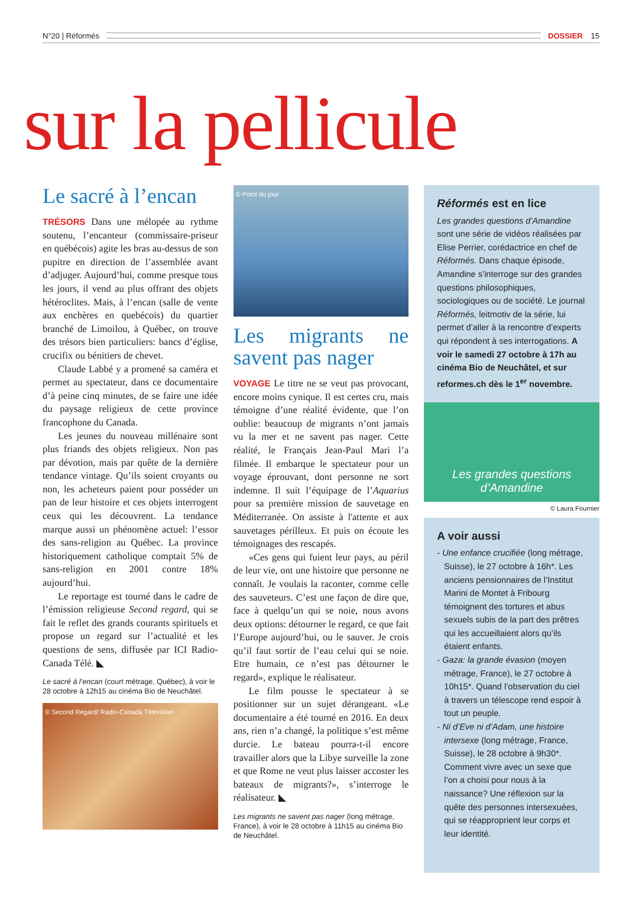N°20 | Réformés DOSSIER 15
sur la pellicule
Le sacré à l’encan
TRÉSORS Dans une mélopée au rythme soutenu, l’encanteur (commissaire-priseur en québécois) agite les bras au-dessus de son pupitre en direction de l’assemblée avant d’adjuger. Aujourd’hui, comme presque tous les jours, il vend au plus offrant des objets hétéroclites. Mais, à l’encan (salle de vente aux enchères en quebécois) du quartier branché de Limoilou, à Québec, on trouve des trésors bien particuliers: bancs d’église, crucifix ou bénitiers de chevet.
Claude Labbé y a promené sa caméra et permet au spectateur, dans ce documentaire d’à peine cinq minutes, de se faire une idée du paysage religieux de cette province francophone du Canada.
Les jeunes du nouveau millénaire sont plus friands des objets religieux. Non pas par dévotion, mais par quête de la dernière tendance vintage. Qu’ils soient croyants ou non, les acheteurs paient pour posséder un pan de leur histoire et ces objets interrogent ceux qui les découvrent. La tendance marque aussi un phénomène actuel: l’essor des sans-religion au Québec. La province historiquement catholique comptait 5% de sans-religion en 2001 contre 18% aujourd’hui.
Le reportage est tourné dans le cadre de l’émission religieuse Second regard, qui se fait le reflet des grands courants spirituels et propose un regard sur l’actualité et les questions de sens, diffusée par ICI Radio-Canada Télé. ◣
Le sacré à l’encan (court métrage, Québec), à voir le 28 octobre à 12h15 au cinéma Bio de Neuchâtel.
© Second Regard/ Radio-Canada Télévision
© Point du jour
Les migrants ne savent pas nager
VOYAGE Le titre ne se veut pas provocant, encore moins cynique. Il est certes cru, mais témoigne d’une réalité évidente, que l’on oublie: beaucoup de migrants n’ont jamais vu la mer et ne savent pas nager. Cette réalité, le Français Jean-Paul Mari l’a filmée. Il embarque le spectateur pour un voyage éprouvant, dont personne ne sort indemne. Il suit l’équipage de l’Aquarius pour sa première mission de sauvetage en Méditerranée. On assiste à l'attente et aux sauvetages périlleux. Et puis on écoute les témoignages des rescapés.
«Ces gens qui fuient leur pays, au péril de leur vie, ont une histoire que personne ne connaît. Je voulais la raconter, comme celle des sauveteurs. C’est une façon de dire que, face à quelqu’un qui se noie, nous avons deux options: détourner le regard, ce que fait l’Europe aujourd’hui, ou le sauver. Je crois qu’il faut sortir de l’eau celui qui se noie. Etre humain, ce n’est pas détourner le regard», explique le réalisateur.
Le film pousse le spectateur à se positionner sur un sujet dérangeant. «Le documentaire a été tourné en 2016. En deux ans, rien n’a changé, la politique s’est même durcie. Le bateau pourra-t-il encore travailler alors que la Libye surveille la zone et que Rome ne veut plus laisser accoster les bateaux de migrants?», s’interroge le réalisateur. ◣
Les migrants ne savent pas nager (long métrage, France), à voir le 28 octobre à 11h15 au cinéma Bio de Neuchâtel.
Réformés est en lice
Les grandes questions d’Amandine sont une série de vidéos réalisées par Elise Perrier, corédactrice en chef de Réformés. Dans chaque épisode, Amandine s’interroge sur des grandes questions philosophiques, sociologiques ou de société. Le journal Réformés, leitmotiv de la série, lui permet d’aller à la rencontre d’experts qui répondent à ses interrogations. A voir le samedi 27 octobre à 17h au cinéma Bio de Neuchâtel, et sur reformes.ch dès le 1<sup>er</sup> novembre.
Les grandes questions d’Amandine
© Laura Fournier
A voir aussi
- Une enfance crucifiée (long métrage, Suisse), le 27 octobre à 16h*. Les anciens pensionnaires de l’Institut Marini de Montet à Fribourg témoignent des tortures et abus sexuels subis de la part des prêtres qui les accueillaient alors qu’ils étaient enfants.
- Gaza: la grande évasion (moyen métrage, France), le 27 octobre à 10h15*. Quand l’observation du ciel à travers un télescope rend espoir à tout un peuple.
- Ni d’Eve ni d’Adam, une histoire intersexe (long métrage, France, Suisse), le 28 octobre à 9h30*. Comment vivre avec un sexe que l’on a choisi pour nous à la naissance? Une réflexion sur la quête des personnes intersexuées, qui se réapproprient leur corps et leur identité.